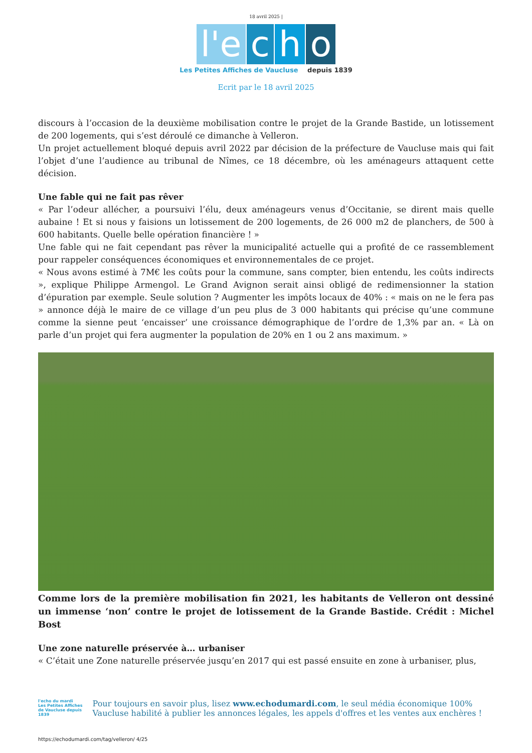18 avril 2025 |
l'e
c
h
o
Les Petites Affiches de Vaucluse depuis 1839
Ecrit par le 18 avril 2025
discours à l’occasion de la deuxième mobilisation contre le projet de la Grande Bastide, un lotissement de 200 logements, qui s’est déroulé ce dimanche à Velleron.
Un projet actuellement bloqué depuis avril 2022 par décision de la préfecture de Vaucluse mais qui fait l’objet d’une l’audience au tribunal de Nîmes, ce 18 décembre, où les aménageurs attaquent cette décision.
Une fable qui ne fait pas rêver
« Par l’odeur allécher, a poursuivi l’élu, deux aménageurs venus d’Occitanie, se dirent mais quelle aubaine ! Et si nous y faisions un lotissement de 200 logements, de 26 000 m2 de planchers, de 500 à 600 habitants. Quelle belle opération financière ! »
Une fable qui ne fait cependant pas rêver la municipalité actuelle qui a profité de ce rassemblement pour rappeler conséquences économiques et environnementales de ce projet.
« Nous avons estimé à 7M€ les coûts pour la commune, sans compter, bien entendu, les coûts indirects », explique Philippe Armengol. Le Grand Avignon serait ainsi obligé de redimensionner la station d’épuration par exemple. Seule solution ? Augmenter les impôts locaux de 40% : « mais on ne le fera pas » annonce déjà le maire de ce village d’un peu plus de 3 000 habitants qui précise qu’une commune comme la sienne peut ‘encaisser’ une croissance démographique de l’ordre de 1,3% par an. « Là on parle d’un projet qui fera augmenter la population de 20% en 1 ou 2 ans maximum. »
Comme lors de la première mobilisation fin 2021, les habitants de Velleron ont dessiné un immense ‘non’ contre le projet de lotissement de la Grande Bastide. Crédit : Michel Bost
Une zone naturelle préservée à… urbaniser
« C’était une Zone naturelle préservée jusqu’en 2017 qui est passé ensuite en zone à urbaniser, plus,
l'echo du mardi
Les Petites Affiches de Vaucluse depuis 1839
Pour toujours en savoir plus, lisez www.echodumardi.com, le seul média économique 100% Vaucluse habilité à publier les annonces légales, les appels d'offres et les ventes aux enchères !
https://echodumardi.com/tag/velleron/ 4/25